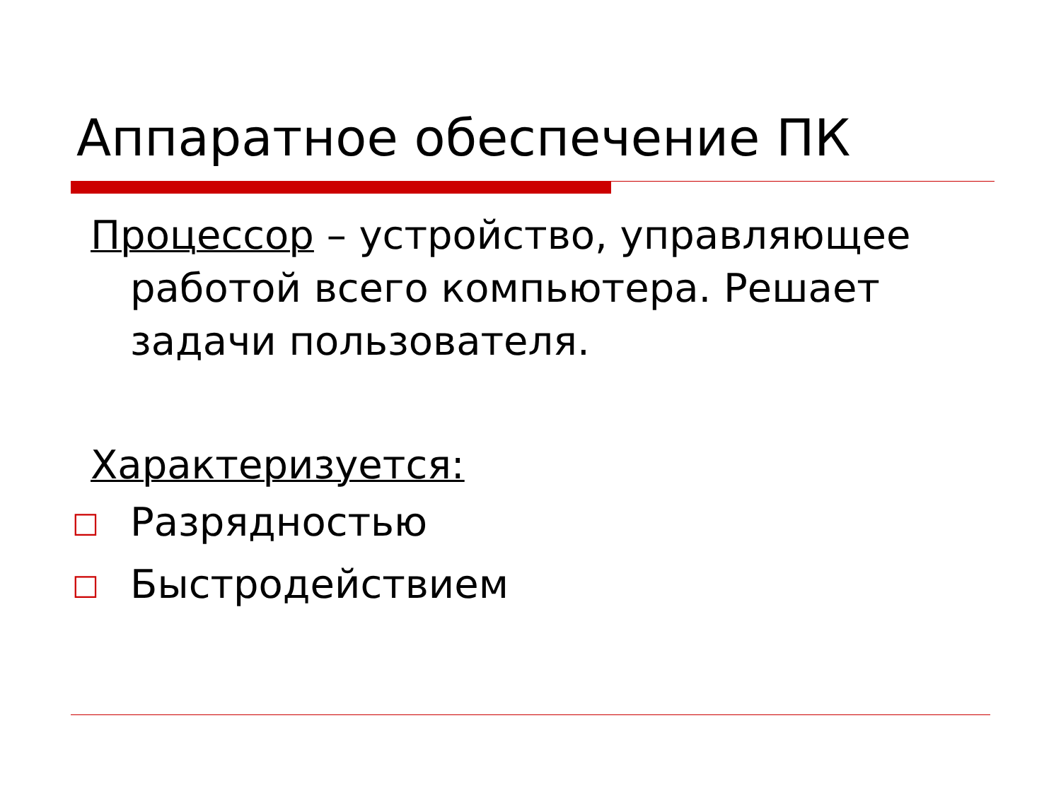Аппаратное обеспечение ПК
Процессор – устройство, управляющее работой всего компьютера. Решает задачи пользователя.
Характеризуется:
□ Разрядностью
□ Быстродействием